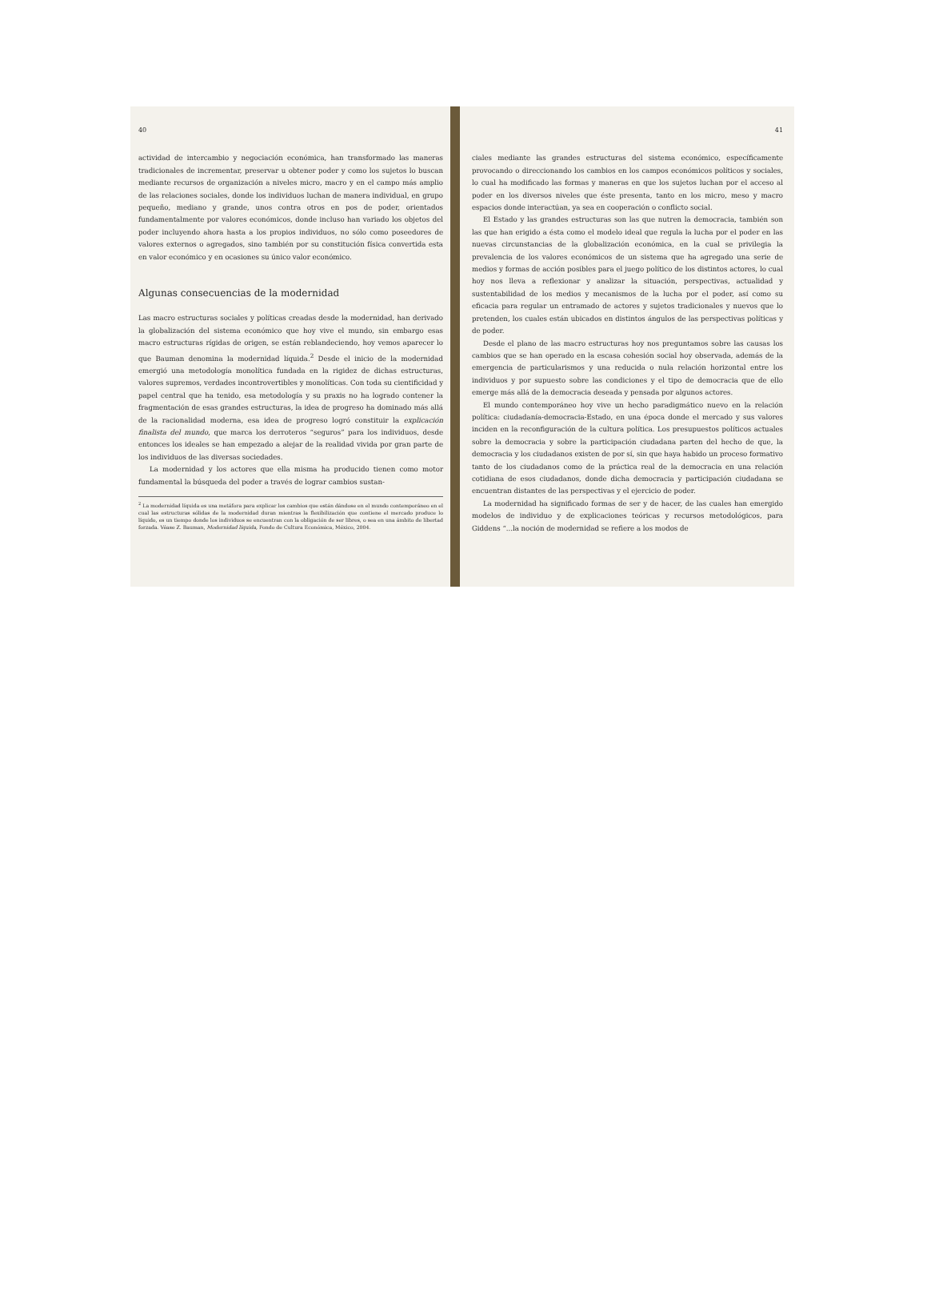40
actividad de intercambio y negociación económica, han transformado las maneras tradicionales de incrementar, preservar u obtener poder y como los sujetos lo buscan mediante recursos de organización a niveles micro, macro y en el campo más amplio de las relaciones sociales, donde los individuos luchan de manera individual, en grupo pequeño, mediano y grande, unos contra otros en pos de poder, orientados fundamentalmente por valores económicos, donde incluso han variado los objetos del poder incluyendo ahora hasta a los propios individuos, no sólo como poseedores de valores externos o agregados, sino también por su constitución física convertida esta en valor económico y en ocasiones su único valor económico.
Algunas consecuencias de la modernidad
Las macro estructuras sociales y políticas creadas desde la modernidad, han derivado la globalización del sistema económico que hoy vive el mundo, sin embargo esas macro estructuras rígidas de origen, se están reblandeciendo, hoy vemos aparecer lo que Bauman denomina la modernidad líquida.<sup>2</sup> Desde el inicio de la modernidad emergió una metodología monolítica fundada en la rigidez de dichas estructuras, valores supremos, verdades incontrovertibles y monolíticas. Con toda su cientificidad y papel central que ha tenido, esa metodología y su praxis no ha logrado contener la fragmentación de esas grandes estructuras, la idea de progreso ha dominado más allá de la racionalidad moderna, esa idea de progreso logró constituir la explicación finalista del mundo, que marca los derroteros “seguros” para los individuos, desde entonces los ideales se han empezado a alejar de la realidad vivida por gran parte de los individuos de las diversas sociedades.
La modernidad y los actores que ella misma ha producido tienen como motor fundamental la búsqueda del poder a través de lograr cambios sustan-
<sup>2</sup> La modernidad líquida es una metáfora para explicar los cambios que están dándose en el mundo contemporáneo en el cual las estructuras sólidas de la modernidad duran mientras la flexibilización que contiene el mercado produce lo líquido, es un tiempo donde los individuos se encuentran con la obligación de ser libres, o sea en una ámbito de libertad forzada. Véase Z. Bauman, Modernidad líquida, Fondo de Cultura Económica, México, 2004.
41
ciales mediante las grandes estructuras del sistema económico, específicamente provocando o direccionando los cambios en los campos económicos políticos y sociales, lo cual ha modificado las formas y maneras en que los sujetos luchan por el acceso al poder en los diversos niveles que éste presenta, tanto en los micro, meso y macro espacios donde interactúan, ya sea en cooperación o conflicto social.
El Estado y las grandes estructuras son las que nutren la democracia, también son las que han erigido a ésta como el modelo ideal que regula la lucha por el poder en las nuevas circunstancias de la globalización económica, en la cual se privilegia la prevalencia de los valores económicos de un sistema que ha agregado una serie de medios y formas de acción posibles para el juego político de los distintos actores, lo cual hoy nos lleva a reflexionar y analizar la situación, perspectivas, actualidad y sustentabilidad de los medios y mecanismos de la lucha por el poder, así como su eficacia para regular un entramado de actores y sujetos tradicionales y nuevos que lo pretenden, los cuales están ubicados en distintos ángulos de las perspectivas políticas y de poder.
Desde el plano de las macro estructuras hoy nos preguntamos sobre las causas los cambios que se han operado en la escasa cohesión social hoy observada, además de la emergencia de particularismos y una reducida o nula relación horizontal entre los individuos y por supuesto sobre las condiciones y el tipo de democracia que de ello emerge más allá de la democracia deseada y pensada por algunos actores.
El mundo contemporáneo hoy vive un hecho paradigmático nuevo en la relación política: ciudadanía-democracia-Estado, en una época donde el mercado y sus valores inciden en la reconfiguración de la cultura política. Los presupuestos políticos actuales sobre la democracia y sobre la participación ciudadana parten del hecho de que, la democracia y los ciudadanos existen de por sí, sin que haya habido un proceso formativo tanto de los ciudadanos como de la práctica real de la democracia en una relación cotidiana de esos ciudadanos, donde dicha democracia y participación ciudadana se encuentran distantes de las perspectivas y el ejercicio de poder.
La modernidad ha significado formas de ser y de hacer, de las cuales han emergido modelos de individuo y de explicaciones teóricas y recursos metodológicos, para Giddens “...la noción de modernidad se refiere a los modos de